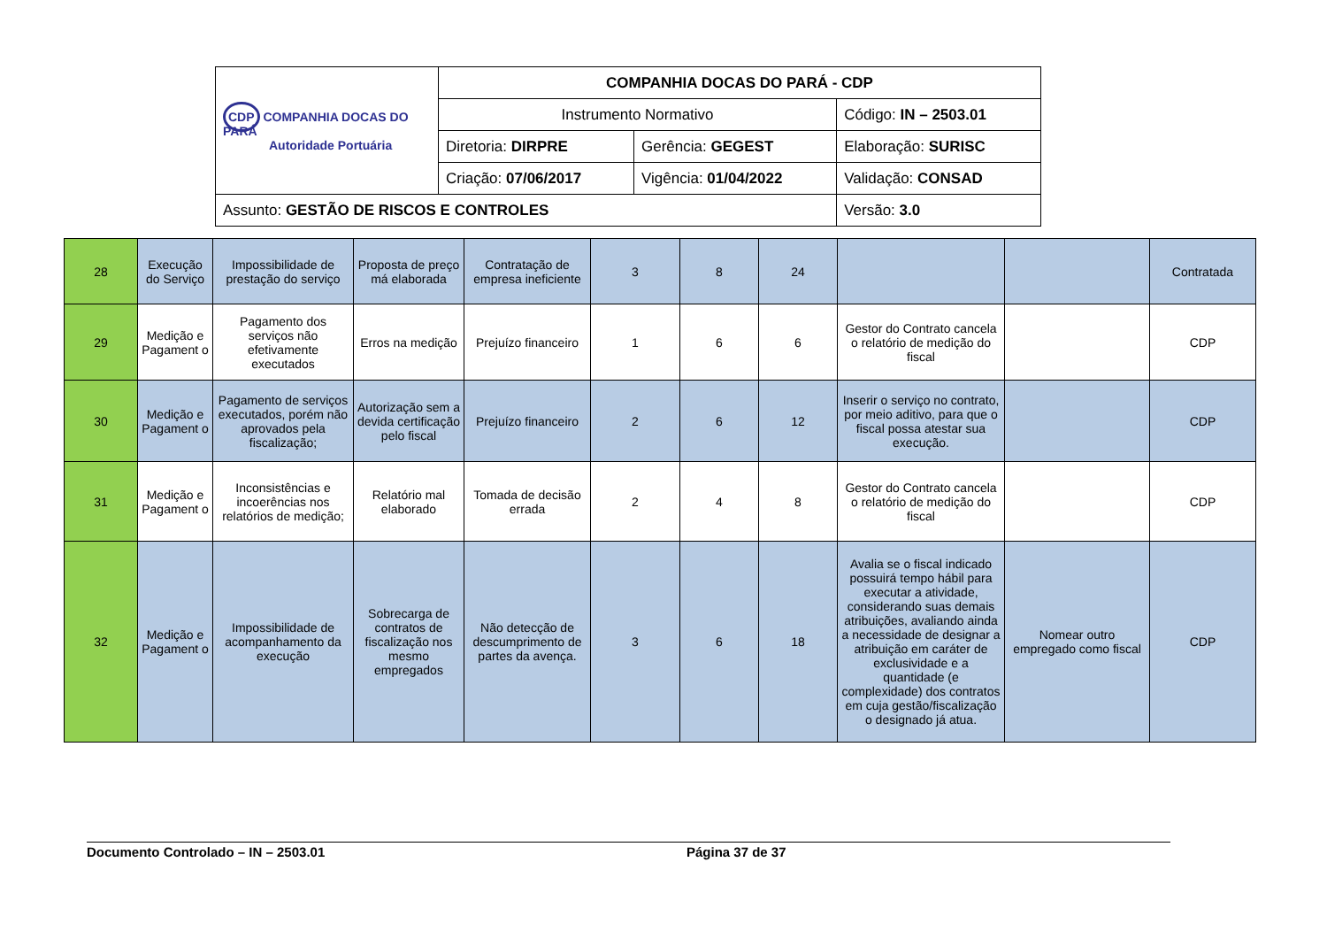| CDP COMPANHIA DOCAS DO PARÁ Autoridade Portuária | COMPANHIA DOCAS DO PARÁ - CDP | | |
| | Instrumento Normativo | | Código: IN – 2503.01 |
| | Diretoria: DIRPRE | Gerência: GEGEST | Elaboração: SURISC |
| | Criação: 07/06/2017 | Vigência: 01/04/2022 | Validação: CONSAD |
| Assunto: GESTÃO DE RISCOS E CONTROLES | | | Versão: 3.0 |
| 28 | Execução do Serviço | Impossibilidade de prestação do serviço | Proposta de preço má elaborada | Contratação de empresa ineficiente | 3 | 8 | 24 | | | Contratada |
| 29 | Medição e Pagament o | Pagamento dos serviços não efetivamente executados | Erros na medição | Prejuízo financeiro | 1 | 6 | 6 | Gestor do Contrato cancela o relatório de medição do fiscal | | CDP |
| 30 | Medição e Pagament o | Pagamento de serviços executados, porém não aprovados pela fiscalização; | Autorização sem a devida certificação pelo fiscal | Prejuízo financeiro | 2 | 6 | 12 | Inserir o serviço no contrato, por meio aditivo, para que o fiscal possa atestar sua execução. | | CDP |
| 31 | Medição e Pagament o | Inconsistências e incoerências nos relatórios de medição; | Relatório mal elaborado | Tomada de decisão errada | 2 | 4 | 8 | Gestor do Contrato cancela o relatório de medição do fiscal | | CDP |
| 32 | Medição e Pagament o | Impossibilidade de acompanhamento da execução | Sobrecarga de contratos de fiscalização nos mesmo empregados | Não detecção de descumprimento de partes da avença. | 3 | 6 | 18 | Avalia se o fiscal indicado possuirá tempo hábil para executar a atividade, considerando suas demais atribuições, avaliando ainda a necessidade de designar a atribuição em caráter de exclusividade e a quantidade (e complexidade) dos contratos em cuja gestão/fiscalização o designado já atua. | Nomear outro empregado como fiscal | CDP |
Documento Controlado – IN – 2503.01 Página 37 de 37